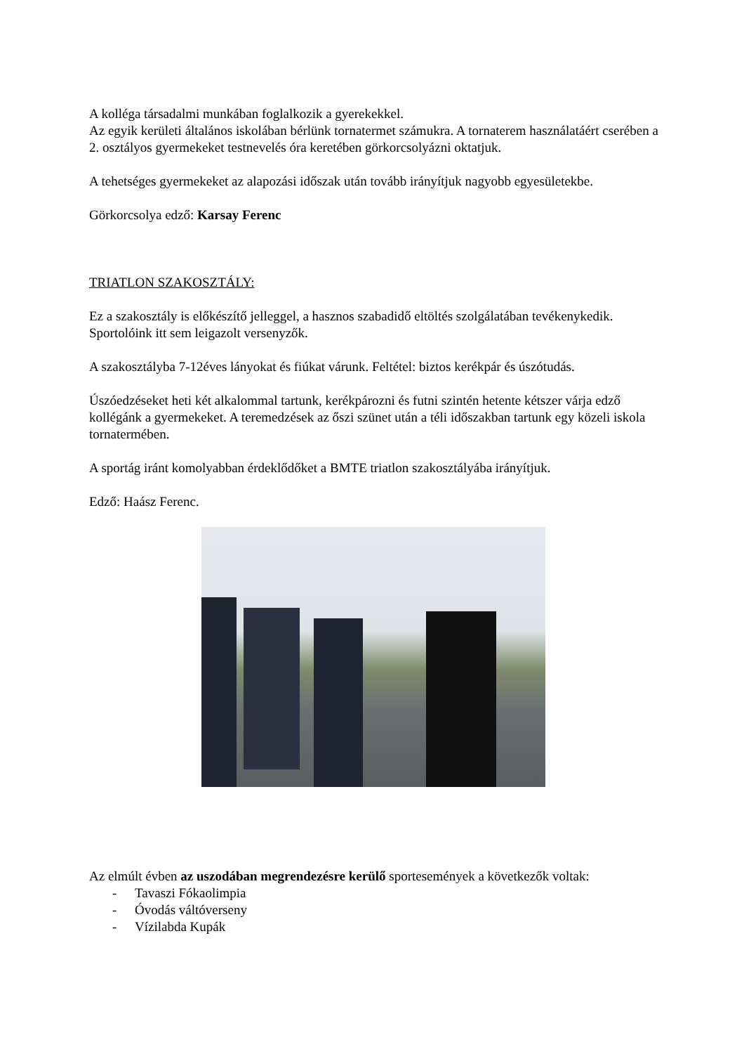A kolléga társadalmi munkában foglalkozik a gyerekekkel.
Az egyik kerületi általános iskolában bérlünk tornatermet számukra. A tornaterem használatáért cserében a 2. osztályos gyermekeket testnevelés óra keretében görkorcsolyázni oktatjuk.
A tehetséges gyermekeket az alapozási időszak után tovább irányítjuk nagyobb egyesületekbe.
Görkorcsolya edző: Karsay Ferenc
TRIATLON SZAKOSZTÁLY:
Ez a szakosztály is előkészítő jelleggel, a hasznos szabadidő eltöltés szolgálatában tevékenykedik. Sportolóink itt sem leigazolt versenyzők.
A szakosztályba 7-12éves lányokat és fiúkat várunk. Feltétel: biztos kerékpár és úszótudás.
Úszóedzéseket heti két alkalommal tartunk, kerékpározni és futni szintén hetente kétszer várja edző kollégánk a gyermekeket. A teremedzések az őszi szünet után a téli időszakban tartunk egy közeli iskola tornatermében.
A sportág iránt komolyabban érdeklődőket a BMTE triatlon szakosztályába irányítjuk.
Edző: Haász Ferenc.
Az elmúlt évben az uszodában megrendezésre kerülő sportesemények a következők voltak:
- Tavaszi Fókaolimpia
- Óvodás váltóverseny
- Vízilabda Kupák